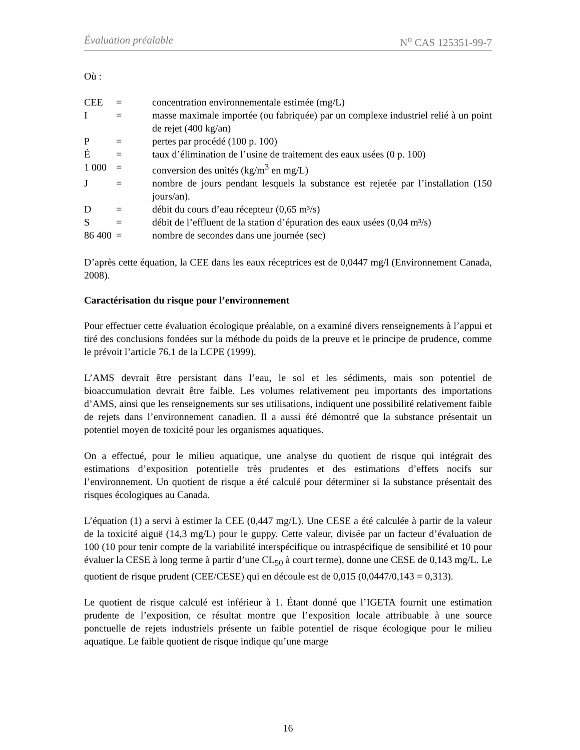Évaluation préalable N<sup>o</sup> CAS 125351-99-7
Où :
| CEE | = | concentration environnementale estimée (mg/L) |
| I | = | masse maximale importée (ou fabriquée) par un complexe industriel relié à un point de rejet (400 kg/an) |
| P | = | pertes par procédé (100 p. 100) |
| É | = | taux d’élimination de l’usine de traitement des eaux usées (0 p. 100) |
| 1 000 | = | conversion des unités (kg/m<sup>3</sup> en mg/L) |
| J | = | nombre de jours pendant lesquels la substance est rejetée par l’installation (150 jours/an). |
| D | = | débit du cours d’eau récepteur (0,65 m³/s) |
| S | = | débit de l’effluent de la station d’épuration des eaux usées (0,04 m³/s) |
| 86 400 | = | nombre de secondes dans une journée (sec) |
D’après cette équation, la CEE dans les eaux réceptrices est de 0,0447 mg/l (Environnement Canada, 2008).
Caractérisation du risque pour l’environnement
Pour effectuer cette évaluation écologique préalable, on a examiné divers renseignements à l’appui et tiré des conclusions fondées sur la méthode du poids de la preuve et le principe de prudence, comme le prévoit l’article 76.1 de la LCPE (1999).
L’AMS devrait être persistant dans l’eau, le sol et les sédiments, mais son potentiel de bioaccumulation devrait être faible. Les volumes relativement peu importants des importations d’AMS, ainsi que les renseignements sur ses utilisations, indiquent une possibilité relativement faible de rejets dans l’environnement canadien. Il a aussi été démontré que la substance présentait un potentiel moyen de toxicité pour les organismes aquatiques.
On a effectué, pour le milieu aquatique, une analyse du quotient de risque qui intégrait des estimations d’exposition potentielle très prudentes et des estimations d’effets nocifs sur l’environnement. Un quotient de risque a été calculé pour déterminer si la substance présentait des risques écologiques au Canada.
L’équation (1) a servi à estimer la CEE (0,447 mg/L). Une CESE a été calculée à partir de la valeur de la toxicité aiguë (14,3 mg/L) pour le guppy. Cette valeur, divisée par un facteur d’évaluation de 100 (10 pour tenir compte de la variabilité interspécifique ou intraspécifique de sensibilité et 10 pour évaluer la CESE à long terme à partir d’une CL<sub>50</sub> à court terme), donne une CESE de 0,143 mg/L. Le quotient de risque prudent (CEE/CESE) qui en découle est de 0,015 (0,0447/0,143 = 0,313).
Le quotient de risque calculé est inférieur à 1. Étant donné que l’IGETA fournit une estimation prudente de l’exposition, ce résultat montre que l’exposition locale attribuable à une source ponctuelle de rejets industriels présente un faible potentiel de risque écologique pour le milieu aquatique. Le faible quotient de risque indique qu’une marge
16